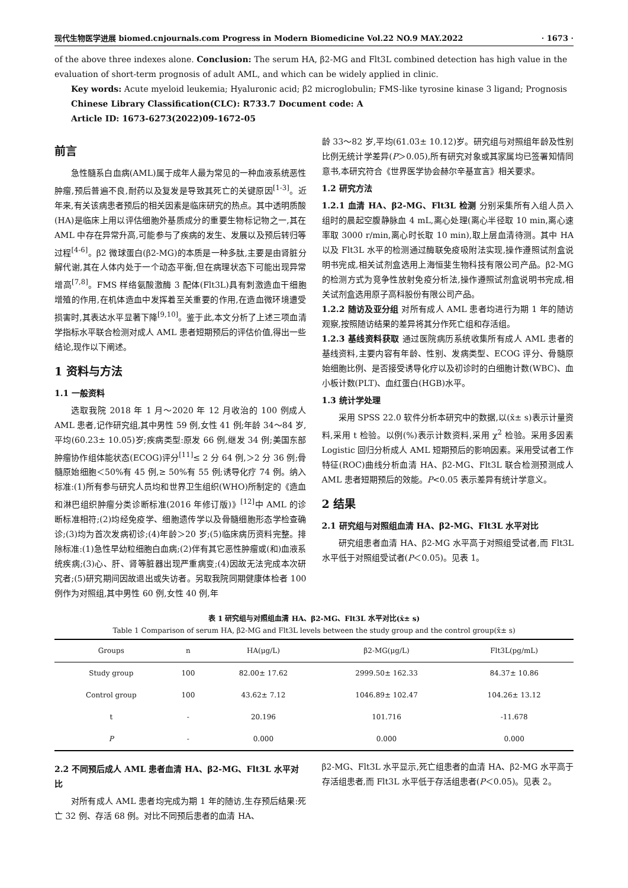现代生物医学进展 biomed.cnjournals.com Progress in Modern Biomedicine Vol.22 NO.9 MAY.2022 · 1673 ·
of the above three indexes alone. Conclusion: The serum HA, β2-MG and Flt3L combined detection has high value in the evaluation of short-term prognosis of adult AML, and which can be widely applied in clinic.
Key words: Acute myeloid leukemia; Hyaluronic acid; β2 microglobulin; FMS-like tyrosine kinase 3 ligand; Prognosis
Chinese Library Classification(CLC): R733.7 Document code: A
Article ID: 1673-6273(2022)09-1672-05
前言
急性髓系白血病(AML)属于成年人最为常见的一种血液系统恶性肿瘤,预后普遍不良,耐药以及复发是导致其死亡的关键原因<sup>[1-3]</sup>。近年来,有关该病患者预后的相关因素是临床研究的热点。其中透明质酸(HA)是临床上用以评估细胞外基质成分的重要生物标记物之一,其在 AML 中存在异常升高,可能参与了疾病的发生、发展以及预后转归等过程<sup>[4-6]</sup>。β2 微球蛋白(β2-MG)的本质是一种多肽,主要是由肾脏分解代谢,其在人体内处于一个动态平衡,但在病理状态下可能出现异常增高<sup>[7,8]</sup>。FMS 样络氨酸激酶 3 配体(Flt3L)具有刺激造血干细胞增殖的作用,在机体造血中发挥着至关重要的作用,在造血微环境遭受损害时,其表达水平显著下降<sup>[9,10]</sup>。鉴于此,本文分析了上述三项血清学指标水平联合检测对成人 AML 患者短期预后的评估价值,得出一些结论,现作以下阐述。
1 资料与方法
1.1 一般资料
选取我院 2018 年 1 月～2020 年 12 月收治的 100 例成人 AML 患者,记作研究组,其中男性 59 例,女性 41 例;年龄 34～84 岁,平均(60.23± 10.05)岁;疾病类型:原发 66 例,继发 34 例;美国东部肿瘤协作组体能状态(ECOG)评分<sup>[11]</sup>≤ 2 分 64 例,＞2 分 36 例;骨髓原始细胞＜50%有 45 例,≥ 50%有 55 例;诱导化疗 74 例。纳入标准:(1)所有参与研究人员均和世界卫生组织(WHO)所制定的《造血和淋巴组织肿瘤分类诊断标准(2016 年修订版)》<sup>[12]</sup>中 AML 的诊断标准相符;(2)均经免疫学、细胞遗传学以及骨髓细胞形态学检查确诊;(3)均为首次发病初诊;(4)年龄＞20 岁;(5)临床病历资料完整。排除标准:(1)急性早幼粒细胞白血病;(2)伴有其它恶性肿瘤或(和)血液系统疾病;(3)心、肝、肾等脏器出现严重病变;(4)因故无法完成本次研究者;(5)研究期间因故退出或失访者。另取我院同期健康体检者 100 例作为对照组,其中男性 60 例,女性 40 例,年
龄 33～82 岁,平均(61.03± 10.12)岁。研究组与对照组年龄及性别比例无统计学差异(P＞0.05),所有研究对象或其家属均已签署知情同意书,本研究符合《世界医学协会赫尔辛基宣言》相关要求。
1.2 研究方法
1.2.1 血清 HA、β2-MG、Flt3L 检测 分别采集所有入组人员入组时的晨起空腹静脉血 4 mL,离心处理(离心半径取 10 min,离心速率取 3000 r/min,离心时长取 10 min),取上层血清待测。其中 HA 以及 Flt3L 水平的检测通过酶联免疫吸附法实现,操作遵照试剂盒说明书完成,相关试剂盒选用上海恒斐生物科技有限公司产品。β2-MG 的检测方式为竞争性放射免疫分析法,操作遵照试剂盒说明书完成,相关试剂盒选用原子高科股份有限公司产品。
1.2.2 随访及亚分组 对所有成人 AML 患者均进行为期 1 年的随访观察,按照随访结果的差异将其分作死亡组和存活组。
1.2.3 基线资料获取 通过医院病历系统收集所有成人 AML 患者的基线资料,主要内容有年龄、性别、发病类型、ECOG 评分、骨髓原始细胞比例、是否接受诱导化疗以及初诊时的白细胞计数(WBC)、血小板计数(PLT)、血红蛋白(HGB)水平。
1.3 统计学处理
采用 SPSS 22.0 软件分析本研究中的数据,以(x̄± s)表示计量资料,采用 t 检验。以例(%)表示计数资料,采用 χ<sup>2</sup> 检验。采用多因素 Logistic 回归分析成人 AML 短期预后的影响因素。采用受试者工作特征(ROC)曲线分析血清 HA、β2-MG、Flt3L 联合检测预测成人 AML 患者短期预后的效能。P<0.05 表示差异有统计学意义。
2 结果
2.1 研究组与对照组血清 HA、β2-MG、Flt3L 水平对比
研究组患者血清 HA、β2-MG 水平高于对照组受试者,而 Flt3L 水平低于对照组受试者(P＜0.05)。见表 1。
表 1 研究组与对照组血清 HA、β2-MG、Flt3L 水平对比(x̄± s)
Table 1 Comparison of serum HA, β2-MG and Flt3L levels between the study group and the control group(x̄± s)
| Groups | n | HA(μg/L) | β2-MG(μg/L) | Flt3L(pg/mL) |
| --- | --- | --- | --- | --- |
| Study group | 100 | 82.00± 17.62 | 2999.50± 162.33 | 84.37± 10.86 |
| Control group | 100 | 43.62± 7.12 | 1046.89± 102.47 | 104.26± 13.12 |
| t | - | 20.196 | 101.716 | -11.678 |
| P | - | 0.000 | 0.000 | 0.000 |
2.2 不同预后成人 AML 患者血清 HA、β2-MG、Flt3L 水平对比
对所有成人 AML 患者均完成为期 1 年的随访,生存预后结果:死亡 32 例、存活 68 例。对比不同预后患者的血清 HA、
β2-MG、Flt3L 水平显示,死亡组患者的血清 HA、β2-MG 水平高于存活组患者,而 Flt3L 水平低于存活组患者(P＜0.05)。见表 2。